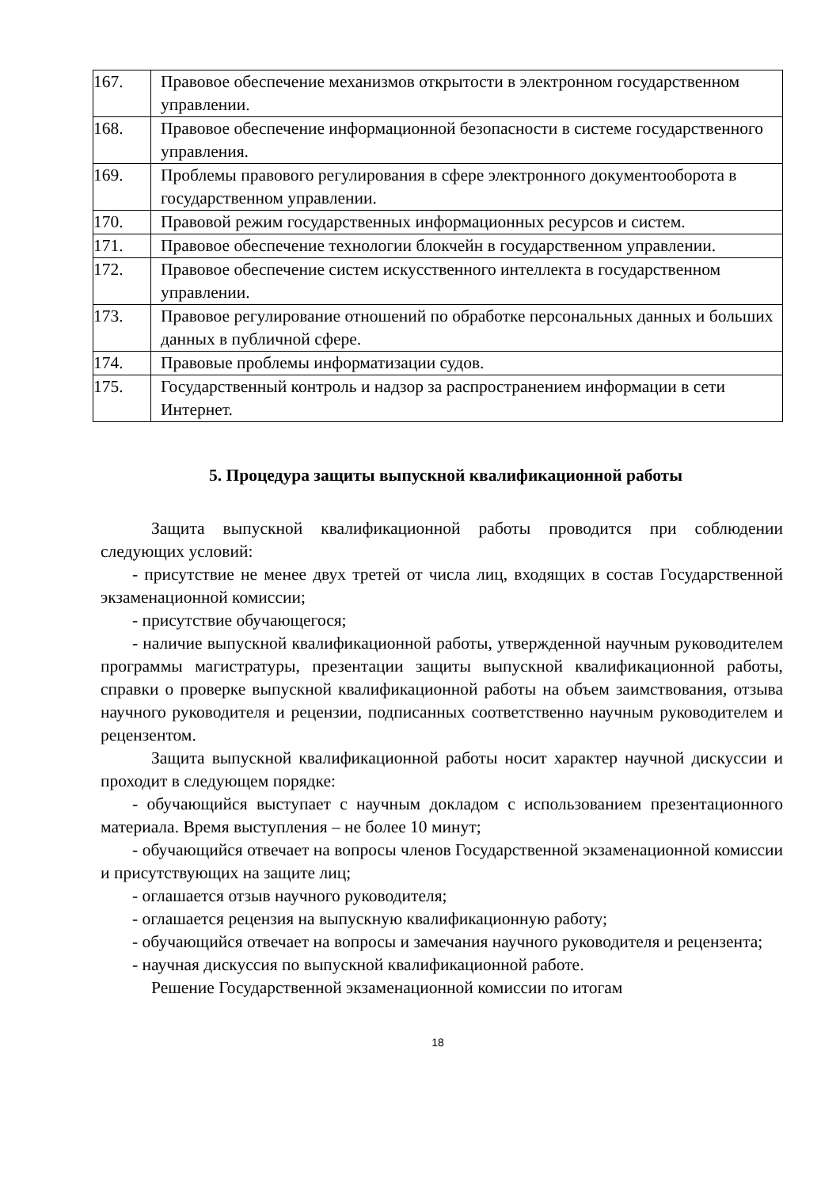| 167. | Правовое обеспечение механизмов открытости в электронном государственном управлении. |
| 168. | Правовое обеспечение информационной безопасности в системе государственного управления. |
| 169. | Проблемы правового регулирования в сфере электронного документооборота в государственном управлении. |
| 170. | Правовой режим государственных информационных ресурсов и систем. |
| 171. | Правовое обеспечение технологии блокчейн в государственном управлении. |
| 172. | Правовое обеспечение систем искусственного интеллекта в государственном управлении. |
| 173. | Правовое регулирование отношений по обработке персональных данных и больших данных в публичной сфере. |
| 174. | Правовые проблемы информатизации судов. |
| 175. | Государственный контроль и надзор за распространением информации в сети Интернет. |
5. Процедура защиты выпускной квалификационной работы
Защита выпускной квалификационной работы проводится при соблюдении следующих условий:
- присутствие не менее двух третей от числа лиц, входящих в состав Государственной экзаменационной комиссии;
- присутствие обучающегося;
- наличие выпускной квалификационной работы, утвержденной научным руководителем программы магистратуры, презентации защиты выпускной квалификационной работы, справки о проверке выпускной квалификационной работы на объем заимствования, отзыва научного руководителя и рецензии, подписанных соответственно научным руководителем и рецензентом.
Защита выпускной квалификационной работы носит характер научной дискуссии и проходит в следующем порядке:
- обучающийся выступает с научным докладом с использованием презентационного материала. Время выступления – не более 10 минут;
- обучающийся отвечает на вопросы членов Государственной экзаменационной комиссии и присутствующих на защите лиц;
- оглашается отзыв научного руководителя;
- оглашается рецензия на выпускную квалификационную работу;
- обучающийся отвечает на вопросы и замечания научного руководителя и рецензента;
- научная дискуссия по выпускной квалификационной работе.
Решение Государственной экзаменационной комиссии по итогам
18